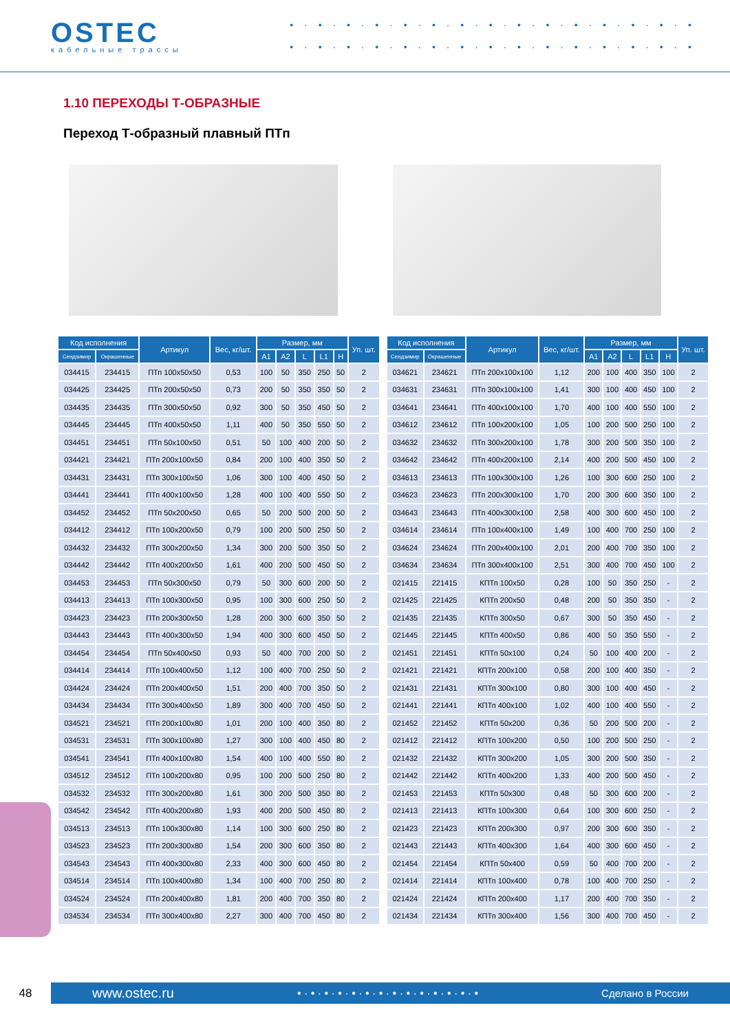OSTEC
кабельные трассы
• · • · • · • · • · • · • · • · • · • · • · • · • · • · •
• · • · • · • · • · • · • · • · • · • · • · • · • · • · •
1.10 ПЕРЕХОДЫ Т-ОБРАЗНЫЕ
Переход Т-образный плавный ПТп
| Код исполнения | | Артикул | Вес, кг/шт. | Размер, мм | | | | | Уп. шт. |
| --- | --- | --- | --- | --- | --- | --- | --- | --- | --- |
| Сендзимир | Окрашенные | | | A1 | A2 | L | L1 | H | |
| 034415 | 234415 | ПТп 100x50x50 | 0,53 | 100 | 50 | 350 | 250 | 50 | 2 |
| 034425 | 234425 | ПТп 200x50x50 | 0,73 | 200 | 50 | 350 | 350 | 50 | 2 |
| 034435 | 234435 | ПТп 300x50x50 | 0,92 | 300 | 50 | 350 | 450 | 50 | 2 |
| 034445 | 234445 | ПТп 400x50x50 | 1,11 | 400 | 50 | 350 | 550 | 50 | 2 |
| 034451 | 234451 | ПТп 50x100x50 | 0,51 | 50 | 100 | 400 | 200 | 50 | 2 |
| 034421 | 234421 | ПТп 200x100x50 | 0,84 | 200 | 100 | 400 | 350 | 50 | 2 |
| 034431 | 234431 | ПТп 300x100x50 | 1,06 | 300 | 100 | 400 | 450 | 50 | 2 |
| 034441 | 234441 | ПТп 400x100x50 | 1,28 | 400 | 100 | 400 | 550 | 50 | 2 |
| 034452 | 234452 | ПТп 50x200x50 | 0,65 | 50 | 200 | 500 | 200 | 50 | 2 |
| 034412 | 234412 | ПТп 100x200x50 | 0,79 | 100 | 200 | 500 | 250 | 50 | 2 |
| 034432 | 234432 | ПТп 300x200x50 | 1,34 | 300 | 200 | 500 | 350 | 50 | 2 |
| 034442 | 234442 | ПТп 400x200x50 | 1,61 | 400 | 200 | 500 | 450 | 50 | 2 |
| 034453 | 234453 | ПТп 50x300x50 | 0,79 | 50 | 300 | 600 | 200 | 50 | 2 |
| 034413 | 234413 | ПТп 100x300x50 | 0,95 | 100 | 300 | 600 | 250 | 50 | 2 |
| 034423 | 234423 | ПТп 200x300x50 | 1,28 | 200 | 300 | 600 | 350 | 50 | 2 |
| 034443 | 234443 | ПТп 400x300x50 | 1,94 | 400 | 300 | 600 | 450 | 50 | 2 |
| 034454 | 234454 | ПТп 50x400x50 | 0,93 | 50 | 400 | 700 | 200 | 50 | 2 |
| 034414 | 234414 | ПТп 100x400x50 | 1,12 | 100 | 400 | 700 | 250 | 50 | 2 |
| 034424 | 234424 | ПТп 200x400x50 | 1,51 | 200 | 400 | 700 | 350 | 50 | 2 |
| 034434 | 234434 | ПТп 300x400x50 | 1,89 | 300 | 400 | 700 | 450 | 50 | 2 |
| 034521 | 234521 | ПТп 200x100x80 | 1,01 | 200 | 100 | 400 | 350 | 80 | 2 |
| 034531 | 234531 | ПТп 300x100x80 | 1,27 | 300 | 100 | 400 | 450 | 80 | 2 |
| 034541 | 234541 | ПТп 400x100x80 | 1,54 | 400 | 100 | 400 | 550 | 80 | 2 |
| 034512 | 234512 | ПТп 100x200x80 | 0,95 | 100 | 200 | 500 | 250 | 80 | 2 |
| 034532 | 234532 | ПТп 300x200x80 | 1,61 | 300 | 200 | 500 | 350 | 80 | 2 |
| 034542 | 234542 | ПТп 400x200x80 | 1,93 | 400 | 200 | 500 | 450 | 80 | 2 |
| 034513 | 234513 | ПТп 100x300x80 | 1,14 | 100 | 300 | 600 | 250 | 80 | 2 |
| 034523 | 234523 | ПТп 200x300x80 | 1,54 | 200 | 300 | 600 | 350 | 80 | 2 |
| 034543 | 234543 | ПТп 400x300x80 | 2,33 | 400 | 300 | 600 | 450 | 80 | 2 |
| 034514 | 234514 | ПТп 100x400x80 | 1,34 | 100 | 400 | 700 | 250 | 80 | 2 |
| 034524 | 234524 | ПТп 200x400x80 | 1,81 | 200 | 400 | 700 | 350 | 80 | 2 |
| 034534 | 234534 | ПТп 300x400x80 | 2,27 | 300 | 400 | 700 | 450 | 80 | 2 |
| Код исполнения | | Артикул | Вес, кг/шт. | Размер, мм | | | | | Уп. шт. |
| --- | --- | --- | --- | --- | --- | --- | --- | --- | --- |
| Сендзимир | Окрашенные | | | A1 | A2 | L | L1 | H | |
| 034621 | 234621 | ПТп 200x100x100 | 1,12 | 200 | 100 | 400 | 350 | 100 | 2 |
| 034631 | 234631 | ПТп 300x100x100 | 1,41 | 300 | 100 | 400 | 450 | 100 | 2 |
| 034641 | 234641 | ПТп 400x100x100 | 1,70 | 400 | 100 | 400 | 550 | 100 | 2 |
| 034612 | 234612 | ПТп 100x200x100 | 1,05 | 100 | 200 | 500 | 250 | 100 | 2 |
| 034632 | 234632 | ПТп 300x200x100 | 1,78 | 300 | 200 | 500 | 350 | 100 | 2 |
| 034642 | 234642 | ПТп 400x200x100 | 2,14 | 400 | 200 | 500 | 450 | 100 | 2 |
| 034613 | 234613 | ПТп 100x300x100 | 1,26 | 100 | 300 | 600 | 250 | 100 | 2 |
| 034623 | 234623 | ПТп 200x300x100 | 1,70 | 200 | 300 | 600 | 350 | 100 | 2 |
| 034643 | 234643 | ПТп 400x300x100 | 2,58 | 400 | 300 | 600 | 450 | 100 | 2 |
| 034614 | 234614 | ПТп 100x400x100 | 1,49 | 100 | 400 | 700 | 250 | 100 | 2 |
| 034624 | 234624 | ПТп 200x400x100 | 2,01 | 200 | 400 | 700 | 350 | 100 | 2 |
| 034634 | 234634 | ПТп 300x400x100 | 2,51 | 300 | 400 | 700 | 450 | 100 | 2 |
| 021415 | 221415 | КПТп 100x50 | 0,28 | 100 | 50 | 350 | 250 | - | 2 |
| 021425 | 221425 | КПТп 200x50 | 0,48 | 200 | 50 | 350 | 350 | - | 2 |
| 021435 | 221435 | КПТп 300x50 | 0,67 | 300 | 50 | 350 | 450 | - | 2 |
| 021445 | 221445 | КПТп 400x50 | 0,86 | 400 | 50 | 350 | 550 | - | 2 |
| 021451 | 221451 | КПТп 50x100 | 0,24 | 50 | 100 | 400 | 200 | - | 2 |
| 021421 | 221421 | КПТп 200x100 | 0,58 | 200 | 100 | 400 | 350 | - | 2 |
| 021431 | 221431 | КПТп 300x100 | 0,80 | 300 | 100 | 400 | 450 | - | 2 |
| 021441 | 221441 | КПТп 400x100 | 1,02 | 400 | 100 | 400 | 550 | - | 2 |
| 021452 | 221452 | КПТп 50x200 | 0,36 | 50 | 200 | 500 | 200 | - | 2 |
| 021412 | 221412 | КПТп 100x200 | 0,50 | 100 | 200 | 500 | 250 | - | 2 |
| 021432 | 221432 | КПТп 300x200 | 1,05 | 300 | 200 | 500 | 350 | - | 2 |
| 021442 | 221442 | КПТп 400x200 | 1,33 | 400 | 200 | 500 | 450 | - | 2 |
| 021453 | 221453 | КПТп 50x300 | 0,48 | 50 | 300 | 600 | 200 | - | 2 |
| 021413 | 221413 | КПТп 100x300 | 0,64 | 100 | 300 | 600 | 250 | - | 2 |
| 021423 | 221423 | КПТп 200x300 | 0,97 | 200 | 300 | 600 | 350 | - | 2 |
| 021443 | 221443 | КПТп 400x300 | 1,64 | 400 | 300 | 600 | 450 | - | 2 |
| 021454 | 221454 | КПТп 50x400 | 0,59 | 50 | 400 | 700 | 200 | - | 2 |
| 021414 | 221414 | КПТп 100x400 | 0,78 | 100 | 400 | 700 | 250 | - | 2 |
| 021424 | 221424 | КПТп 200x400 | 1,17 | 200 | 400 | 700 | 350 | - | 2 |
| 021434 | 221434 | КПТп 300x400 | 1,56 | 300 | 400 | 700 | 450 | - | 2 |
48
www.ostec.ru • · • · • · • · • · • · • · • · • · • · • · • · • · • Сделано в России